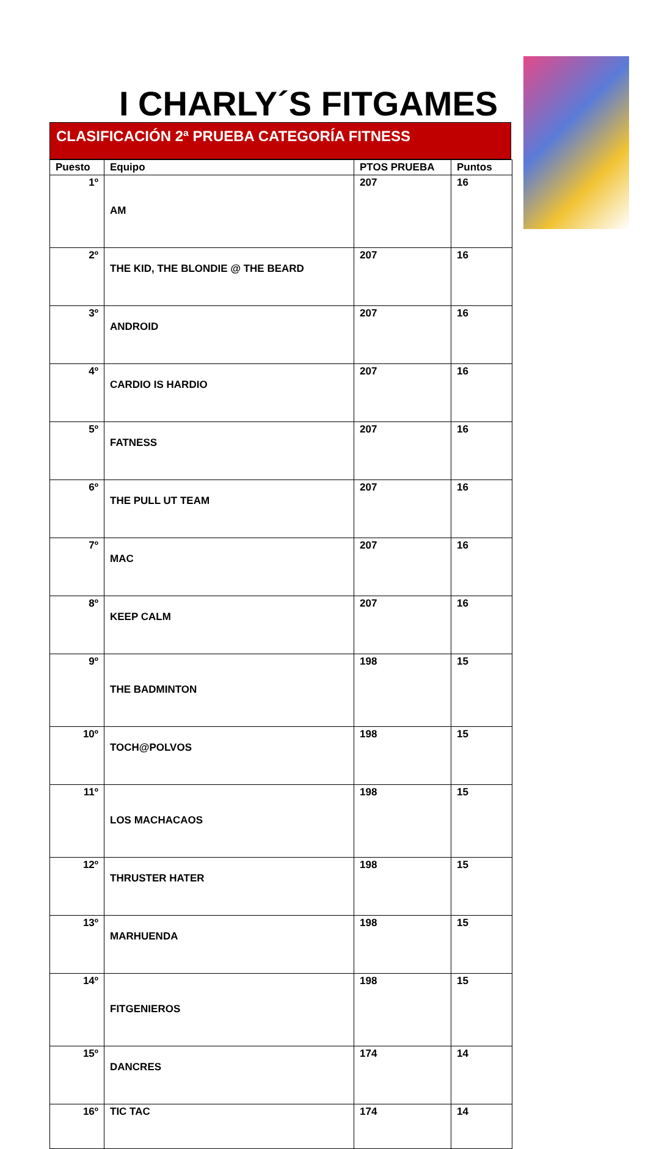I CHARLY´S FITGAMES
CLASIFICACIÓN 2ª PRUEBA CATEGORÍA FITNESS
| Puesto | Equipo | PTOS PRUEBA | Puntos |
| --- | --- | --- | --- |
| 1º | AM | 207 | 16 |
| 2º | THE KID, THE BLONDIE @ THE BEARD | 207 | 16 |
| 3º | ANDROID | 207 | 16 |
| 4º | CARDIO IS HARDIO | 207 | 16 |
| 5º | FATNESS | 207 | 16 |
| 6º | THE PULL UT TEAM | 207 | 16 |
| 7º | MAC | 207 | 16 |
| 8º | KEEP CALM | 207 | 16 |
| 9º | THE BADMINTON | 198 | 15 |
| 10º | TOCH@POLVOS | 198 | 15 |
| 11º | LOS MACHACAOS | 198 | 15 |
| 12º | THRUSTER HATER | 198 | 15 |
| 13º | MARHUENDA | 198 | 15 |
| 14º | FITGENIEROS | 198 | 15 |
| 15º | DANCRES | 174 | 14 |
| 16º | TIC TAC | 174 | 14 |